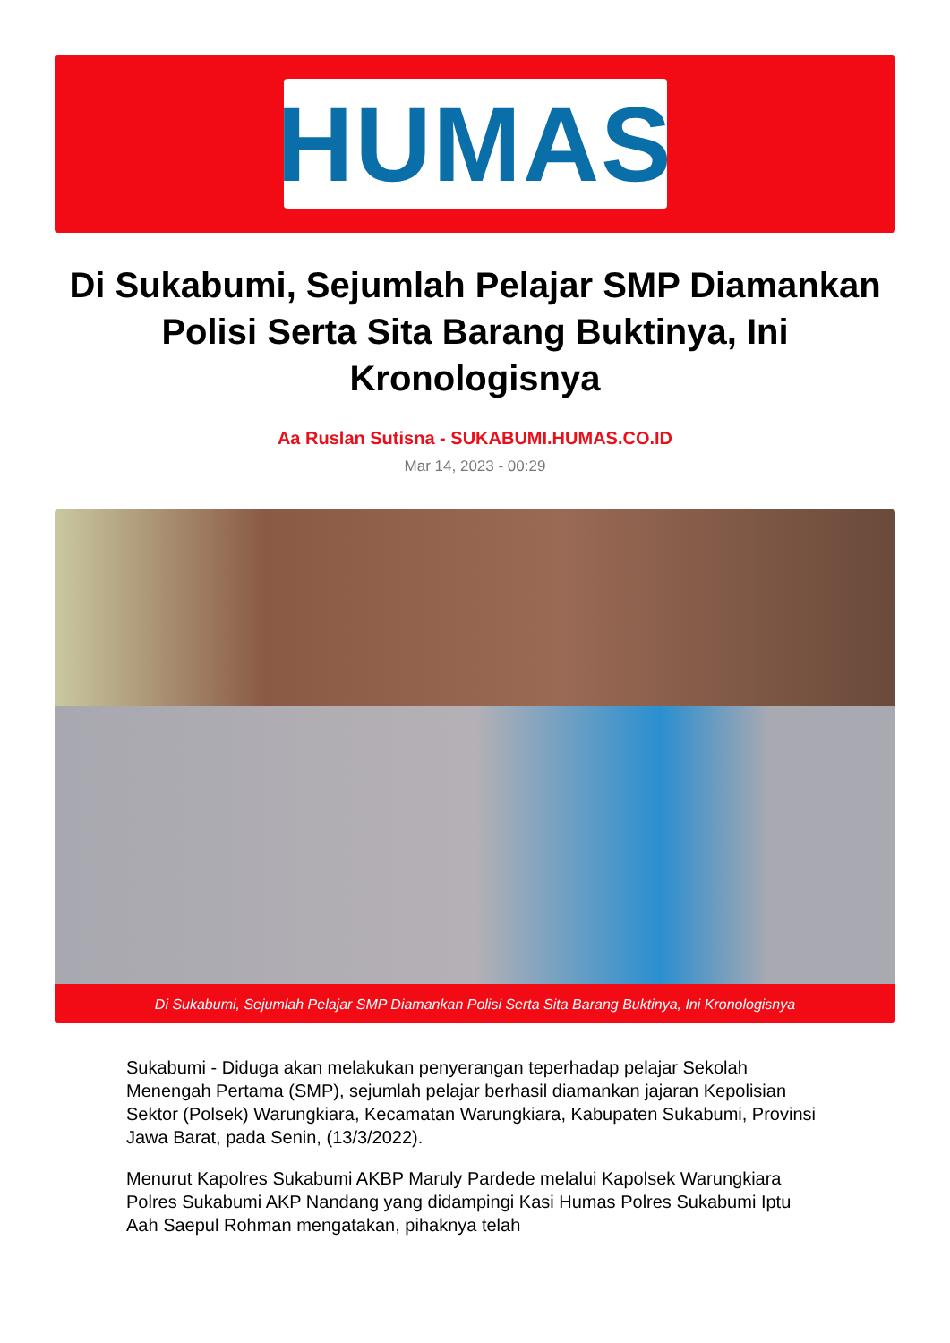HUMAS
Di Sukabumi, Sejumlah Pelajar SMP Diamankan Polisi Serta Sita Barang Buktinya, Ini Kronologisnya
Aa Ruslan Sutisna - SUKABUMI.HUMAS.CO.ID
Mar 14, 2023 - 00:29
Di Sukabumi, Sejumlah Pelajar SMP Diamankan Polisi Serta Sita Barang Buktinya, Ini Kronologisnya
Sukabumi - Diduga akan melakukan penyerangan teperhadap pelajar Sekolah Menengah Pertama (SMP), sejumlah pelajar berhasil diamankan jajaran Kepolisian Sektor (Polsek) Warungkiara, Kecamatan Warungkiara, Kabupaten Sukabumi, Provinsi Jawa Barat, pada Senin, (13/3/2022).
Menurut Kapolres Sukabumi AKBP Maruly Pardede melalui Kapolsek Warungkiara Polres Sukabumi AKP Nandang yang didampingi Kasi Humas Polres Sukabumi Iptu Aah Saepul Rohman mengatakan, pihaknya telah